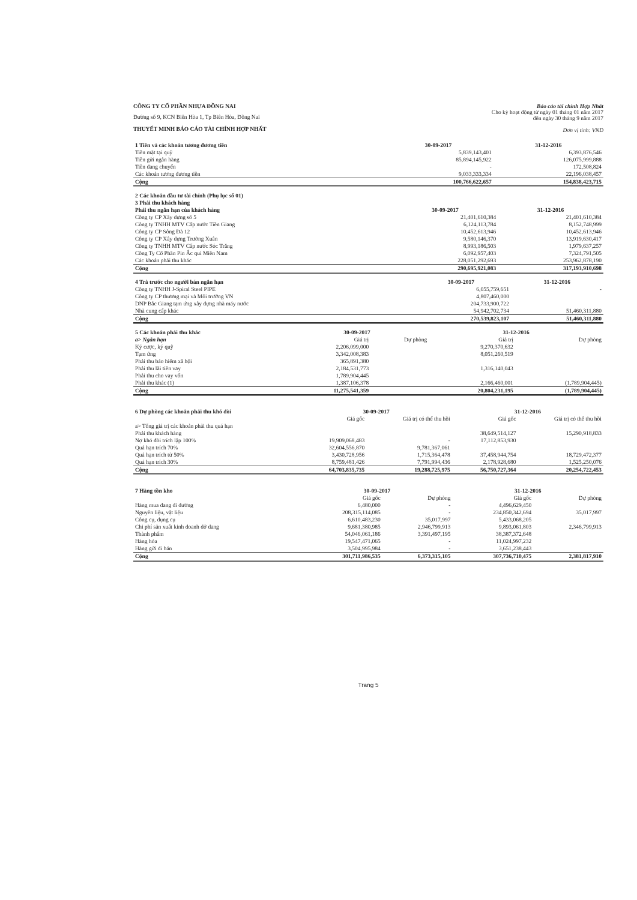CÔNG TY CỔ PHẦN NHỰA ĐỒNG NAI
Đường số 9, KCN Biên Hòa 1, Tp Biên Hòa, Đồng Nai
THUYẾT MINH BÁO CÁO TÀI CHÍNH HỢP NHẤT
Báo cáo tài chính Hợp Nhất
Cho kỳ hoạt động từ ngày 01 tháng 01 năm 2017
đến ngày 30 tháng 9 năm 2017
Đơn vị tính: VND
| 1 Tiền và các khoản tương đương tiền | 30-09-2017 | 31-12-2016 |
| --- | --- | --- |
| Tiền mặt tại quỹ | 5,839,143,401 | 6,393,876,546 |
| Tiền gửi ngân hàng | 85,894,145,922 | 126,075,999,888 |
| Tiền đang chuyển | - | 172,508,824 |
| Các khoản tương đương tiền | 9,033,333,334 | 22,196,038,457 |
| Cộng | 100,766,622,657 | 154,838,423,715 |
| 2 Các khoản đầu tư tài chính (Phụ lục số 01) | | |
| 3 Phải thu khách hàng | | |
| Phải thu ngắn hạn của khách hàng | 30-09-2017 | 31-12-2016 |
| Công ty CP Xây dựng số 5 | 21,401,610,384 | 21,401,610,384 |
| Công ty TNHH MTV Cấp nước Tiền Giang | 6,124,113,784 | 8,152,748,999 |
| Công ty CP Sông Đà 12 | 10,452,613,946 | 10,452,613,946 |
| Công ty CP Xây dựng Trường Xuân | 9,580,146,370 | 13,919,630,417 |
| Công ty TNHH MTV Cấp nước Sóc Trăng | 8,993,186,503 | 1,979,637,257 |
| Công Ty Cổ Phần Pin Ắc qui Miền Nam | 6,092,957,403 | 7,324,791,505 |
| Các khoản phải thu khác | 228,051,292,693 | 253,962,878,190 |
| Cộng | 290,695,921,083 | 317,193,910,698 |
| 4 Trả trước cho người bán ngắn hạn | 30-09-2017 | 31-12-2016 |
| --- | --- | --- |
| Công ty TNHH J-Spiral Steel PIPE | 6,055,759,651 | - |
| Công ty CP thương mại và Môi trường VN | 4,807,460,000 | |
| DNP Bắc Giang tạm ứng xây dựng nhà máy nước | 204,733,900,722 | |
| Nhà cung cấp khác | 54,942,702,734 | 51,460,311,880 |
| Cộng | 270,539,823,107 | 51,460,311,880 |
| 5 Các khoản phải thu khác | 30-09-2017 | | 31-12-2016 | |
| a> Ngắn hạn | Giá trị | Dự phòng | Giá trị | Dự phòng |
| Ký cược, ký quỹ | 2,206,099,000 | | 9,270,370,632 | |
| Tạm ứng | 3,342,008,383 | | 8,051,260,519 | |
| Phải thu bảo hiểm xã hội | 365,891,380 | | | |
| Phải thu lãi tiền vay | 2,184,531,773 | | 1,316,140,043 | |
| Phải thu cho vay vốn | 1,789,904,445 | | | |
| Phải thu khác (1) | 1,387,106,378 | | 2,166,460,001 | (1,789,904,445) |
| Cộng | 11,275,541,359 | | 20,804,231,195 | (1,789,904,445) |
| 6 Dự phòng các khoản phải thu khó đòi | 30-09-2017 | | 31-12-2016 | |
| | Giá gốc | Giá trị có thể thu hồi | Giá gốc | Giá trị có thể thu hồi |
| a> Tổng giá trị các khoản phải thu quá hạn | | | | |
| Phải thu khách hàng | | | 38,649,514,127 | 15,290,918,833 |
| Nợ khó đòi trích lập 100% | 19,909,068,483 | - | 17,112,853,930 | |
| Quá hạn trích 70% | 32,604,556,870 | 9,781,367,061 | | |
| Quá hạn trích từ 50% | 3,430,728,956 | 1,715,364,478 | 37,458,944,754 | 18,729,472,377 |
| Quá hạn trích 30% | 8,759,481,426 | 7,791,994,436 | 2,178,928,680 | 1,525,250,076 |
| Cộng | 64,703,835,735 | 19,288,725,975 | 56,750,727,364 | 20,254,722,453 |
| 7 Hàng tồn kho | 30-09-2017 | | 31-12-2016 | |
| | Giá gốc | Dự phòng | Giá gốc | Dự phòng |
| Hàng mua đang đi đường | 6,480,000 | - | 4,496,629,450 | |
| Nguyên liệu, vật liệu | 208,315,114,085 | - | 234,850,342,694 | 35,017,997 |
| Công cụ, dụng cụ | 6,610,483,230 | 35,017,997 | 5,433,068,205 | |
| Chi phí sản xuất kinh doanh dở dang | 9,681,380,985 | 2,946,799,913 | 9,893,061,803 | 2,346,799,913 |
| Thành phẩm | 54,046,061,186 | 3,391,497,195 | 38,387,372,648 | |
| Hàng hóa | 19,547,471,065 | - | 11,024,997,232 | |
| Hàng gửi đi bán | 3,504,995,984 | - | 3,651,238,443 | |
| Cộng | 301,711,986,535 | 6,373,315,105 | 307,736,710,475 | 2,381,817,910 |
Trang 5